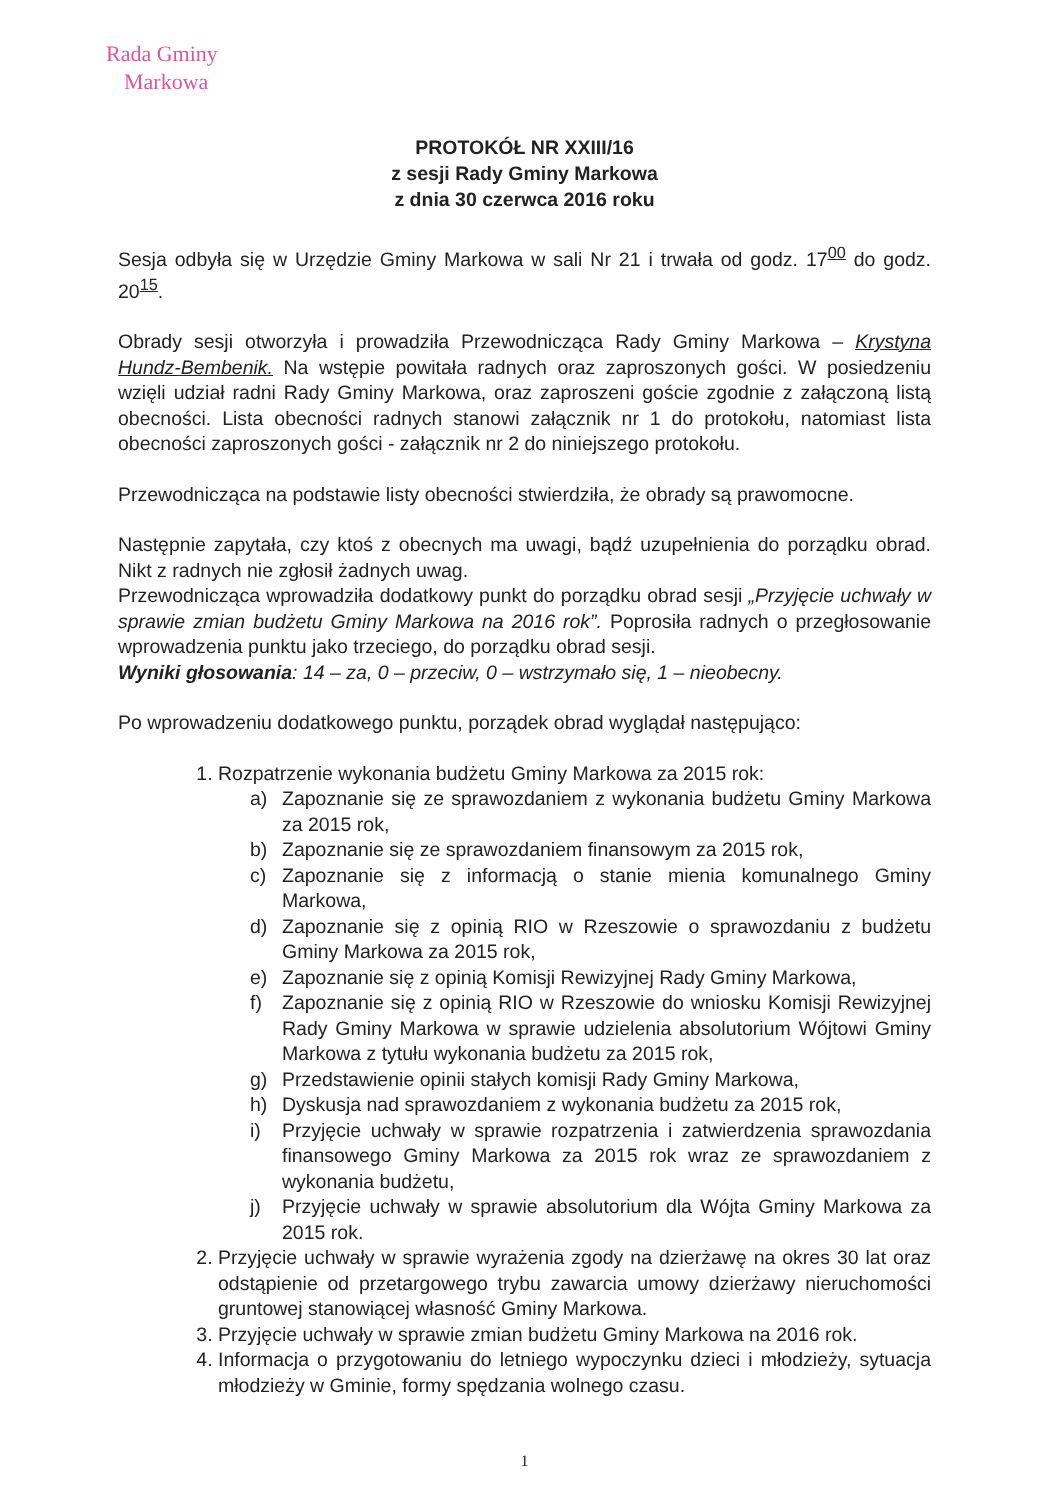Rada Gminy
Markowa
PROTOKÓŁ NR XXIII/16
z sesji Rady Gminy Markowa
z dnia 30 czerwca 2016 roku
Sesja odbyła się w Urzędzie Gminy Markowa w sali Nr 21 i trwała od godz. 17<sup>00</sup> do godz. 20<sup>15</sup>.
Obrady sesji otworzyła i prowadziła Przewodnicząca Rady Gminy Markowa – Krystyna Hundz-Bembenik. Na wstępie powitała radnych oraz zaproszonych gości. W posiedzeniu wzięli udział radni Rady Gminy Markowa, oraz zaproszeni goście zgodnie z załączoną listą obecności. Lista obecności radnych stanowi załącznik nr 1 do protokołu, natomiast lista obecności zaproszonych gości - załącznik nr 2 do niniejszego protokołu.
Przewodnicząca na podstawie listy obecności stwierdziła, że obrady są prawomocne.
Następnie zapytała, czy ktoś z obecnych ma uwagi, bądź uzupełnienia do porządku obrad. Nikt z radnych nie zgłosił żadnych uwag.
Przewodnicząca wprowadziła dodatkowy punkt do porządku obrad sesji „Przyjęcie uchwały w sprawie zmian budżetu Gminy Markowa na 2016 rok”. Poprosiła radnych o przegłosowanie wprowadzenia punktu jako trzeciego, do porządku obrad sesji.
Wyniki głosowania: 14 – za, 0 – przeciw, 0 – wstrzymało się, 1 – nieobecny.
Po wprowadzeniu dodatkowego punktu, porządek obrad wyglądał następująco:
1. Rozpatrzenie wykonania budżetu Gminy Markowa za 2015 rok:
a) Zapoznanie się ze sprawozdaniem z wykonania budżetu Gminy Markowa za 2015 rok,
b) Zapoznanie się ze sprawozdaniem finansowym za 2015 rok,
c) Zapoznanie się z informacją o stanie mienia komunalnego Gminy Markowa,
d) Zapoznanie się z opinią RIO w Rzeszowie o sprawozdaniu z budżetu Gminy Markowa za 2015 rok,
e) Zapoznanie się z opinią Komisji Rewizyjnej Rady Gminy Markowa,
f) Zapoznanie się z opinią RIO w Rzeszowie do wniosku Komisji Rewizyjnej Rady Gminy Markowa w sprawie udzielenia absolutorium Wójtowi Gminy Markowa z tytułu wykonania budżetu za 2015 rok,
g) Przedstawienie opinii stałych komisji Rady Gminy Markowa,
h) Dyskusja nad sprawozdaniem z wykonania budżetu za 2015 rok,
i) Przyjęcie uchwały w sprawie rozpatrzenia i zatwierdzenia sprawozdania finansowego Gminy Markowa za 2015 rok wraz ze sprawozdaniem z wykonania budżetu,
j) Przyjęcie uchwały w sprawie absolutorium dla Wójta Gminy Markowa za 2015 rok.
2. Przyjęcie uchwały w sprawie wyrażenia zgody na dzierżawę na okres 30 lat oraz odstąpienie od przetargowego trybu zawarcia umowy dzierżawy nieruchomości gruntowej stanowiącej własność Gminy Markowa.
3. Przyjęcie uchwały w sprawie zmian budżetu Gminy Markowa na 2016 rok.
4. Informacja o przygotowaniu do letniego wypoczynku dzieci i młodzieży, sytuacja młodzieży w Gminie, formy spędzania wolnego czasu.
1